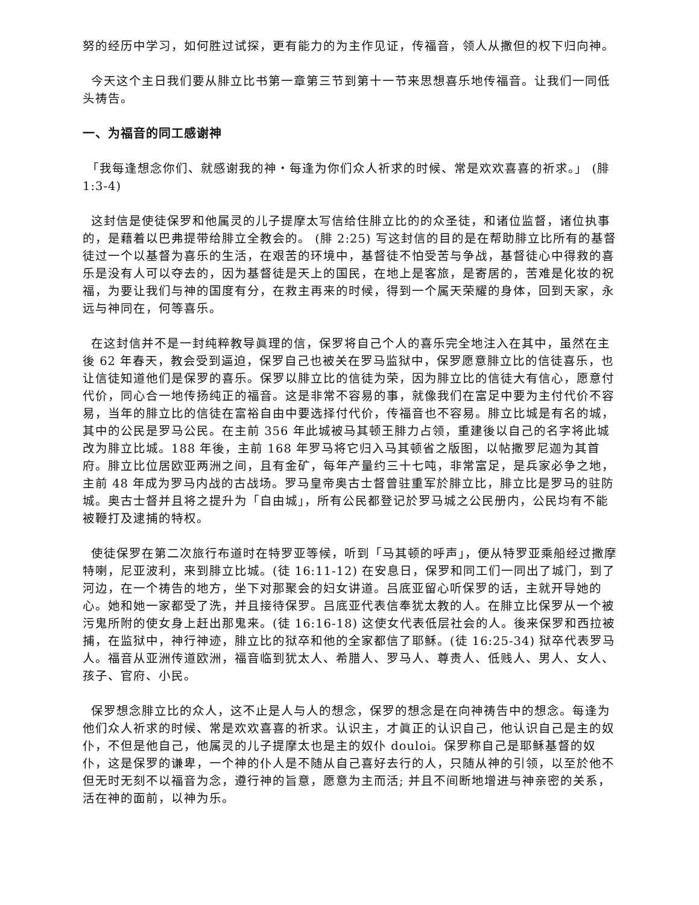努的经历中学习，如何胜过试探，更有能力的为主作见证，传福音，领人从撒但的权下归向神。
今天这个主日我们要从腓立比书第一章第三节到第十一节来思想喜乐地传福音。让我们一同低头祷告。
一、为福音的同工感谢神
「我每逢想念你们、就感谢我的神‧每逢为你们众人祈求的时候、常是欢欢喜喜的祈求。」 (腓 1:3-4)
这封信是使徒保罗和他属灵的儿子提摩太写信给住腓立比的的众圣徒，和诸位监督，诸位执事的，是藉着以巴弗提带给腓立全教会的。 (腓 2:25) 写这封信的目的是在帮助腓立比所有的基督徒过一个以基督为喜乐的生活，在艰苦的环境中，基督徒不怕受苦与争战，基督徒心中得救的喜乐是没有人可以夺去的，因为基督徒是天上的国民，在地上是客旅，是寄居的，苦难是化妆的祝福，为要让我们与神的国度有分，在救主再来的时候，得到一个属天荣耀的身体，回到天家，永远与神同在，何等喜乐。
在这封信并不是一封纯粹教导眞理的信，保罗将自己个人的喜乐完全地注入在其中，虽然在主後 62 年春天，教会受到逼迫，保罗自己也被关在罗马监狱中，保罗愿意腓立比的信徒喜乐，也让信徒知道他们是保罗的喜乐。保罗以腓立比的信徒为荣，因为腓立比的信徒大有信心，愿意付代价，同心合一地传扬纯正的福音。这是非常不容易的事，就像我们在富足中要为主付代价不容易，当年的腓立比的信徒在富裕自由中要选择付代价，传福音也不容易。腓立比城是有名的城，其中的公民是罗马公民。在主前 356 年此城被马其顿王腓力占领，重建後以自己的名字将此城改为腓立比城。188 年後，主前 168 年罗马将它归入马其顿省之版图，以帖撒罗尼迦为其首府。腓立比位居欧亚两洲之间，且有金矿，每年产量约三十七吨，非常富足，是兵家必争之地，主前 48 年成为罗马内战的古战场。罗马皇帝奥古士督曾驻重军於腓立比，腓立比是罗马的驻防城。奥古士督并且将之提升为「自由城」，所有公民都登记於罗马城之公民册内，公民均有不能被鞭打及逮捕的特权。
使徒保罗在第二次旅行布道时在特罗亚等候，听到「马其顿的呼声」，便从特罗亚乘船经过撒摩特喇，尼亚波利，来到腓立比城。(徒 16:11-12) 在安息日，保罗和同工们一同出了城门，到了河边，在一个祷告的地方，坐下对那聚会的妇女讲道。吕底亚留心听保罗的话，主就开导她的心。她和她一家都受了洗，并且接待保罗。吕底亚代表信奉犹太教的人。在腓立比保罗从一个被污鬼所附的使女身上赶出那鬼来。(徒 16:16-18) 这使女代表低层社会的人。後来保罗和西拉被捕，在监狱中，神行神迹，腓立比的狱卒和他的全家都信了耶稣。(徒 16:25-34) 狱卒代表罗马人。福音从亚洲传道欧洲，福音临到犹太人、希腊人、罗马人、尊贵人、低贱人、男人、女人、孩子、官府、小民。
保罗想念腓立比的众人，这不止是人与人的想念，保罗的想念是在向神祷告中的想念。每逢为他们众人祈求的时候、常是欢欢喜喜的祈求。认识主，才眞正的认识自己，他认识自己是主的奴仆，不但是他自己，他属灵的儿子提摩太也是主的奴仆 douloi。保罗称自己是耶稣基督的奴仆，这是保罗的谦卑，一个神的仆人是不随从自己喜好去行的人，只随从神的引领，以至於他不但无时无刻不以福音为念，遵行神的旨意，愿意为主而活; 并且不间断地增进与神亲密的关系，活在神的面前，以神为乐。